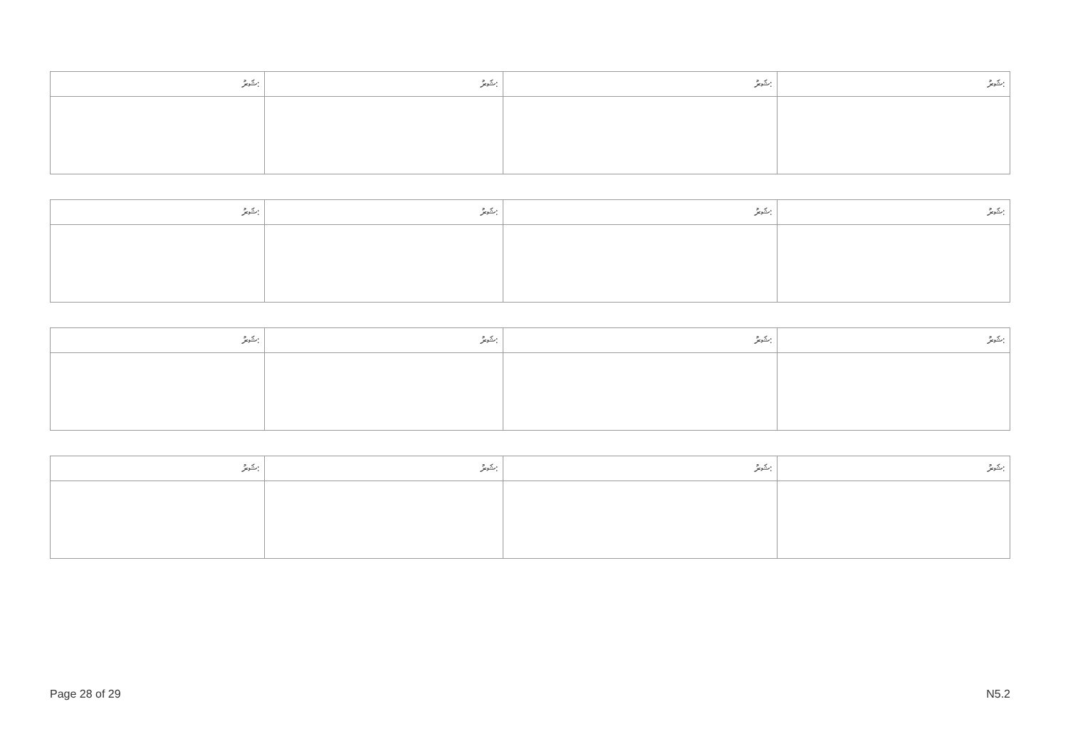| ޝަރު: | ޝަރު: | ޝަރު: | ޝަރު: |
| ޝަރު: | ޝަރު: | ޝަރު: | ޝަރު: |
| ޝަރު: | ޝަރު: | ޝަރު: | ޝަރު: |
| ޝަރު: | ޝަރު: | ޝަރު: | ޝަރު: |
Page 28 of 29 N5.2